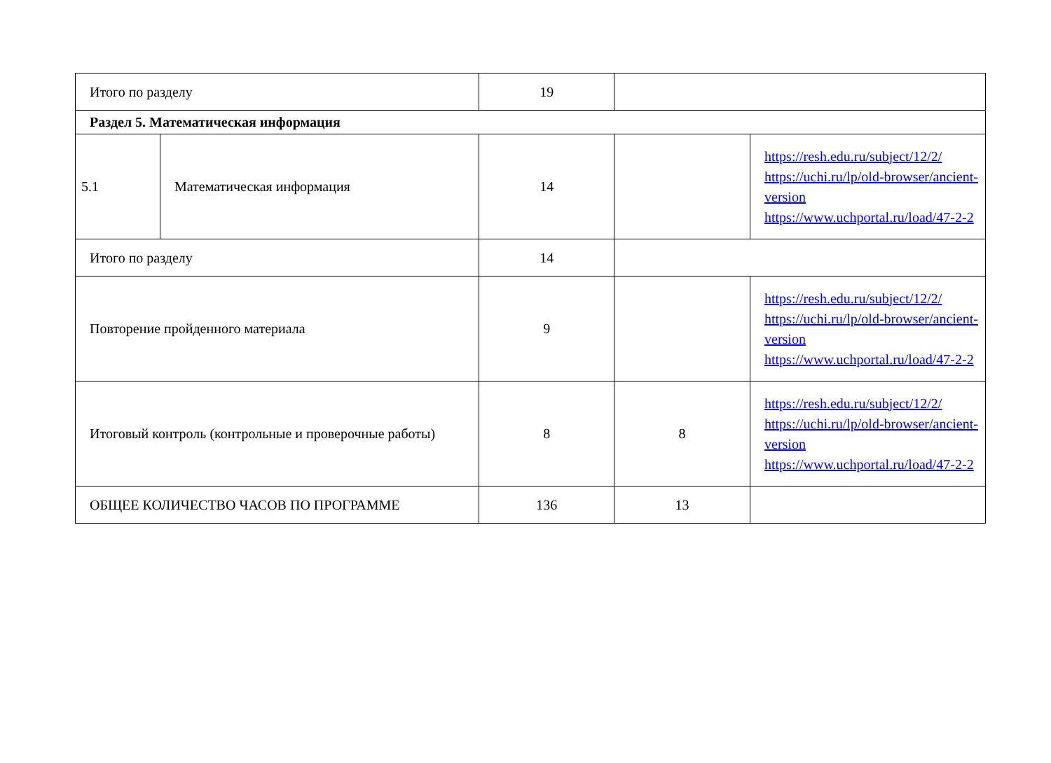| Итого по разделу | | 19 | | |
| Раздел 5. Математическая информация | | | | |
| 5.1 | Математическая информация | 14 | | https://resh.edu.ru/subject/12/2/ https://uchi.ru/lp/old-browser/ancient-version https://www.uchportal.ru/load/47-2-2 |
| Итого по разделу | | 14 | | |
| Повторение пройденного материала | | 9 | | https://resh.edu.ru/subject/12/2/ https://uchi.ru/lp/old-browser/ancient-version https://www.uchportal.ru/load/47-2-2 |
| Итоговый контроль (контрольные и проверочные работы) | | 8 | 8 | https://resh.edu.ru/subject/12/2/ https://uchi.ru/lp/old-browser/ancient-version https://www.uchportal.ru/load/47-2-2 |
| ОБЩЕЕ КОЛИЧЕСТВО ЧАСОВ ПО ПРОГРАММЕ | | 136 | 13 | |